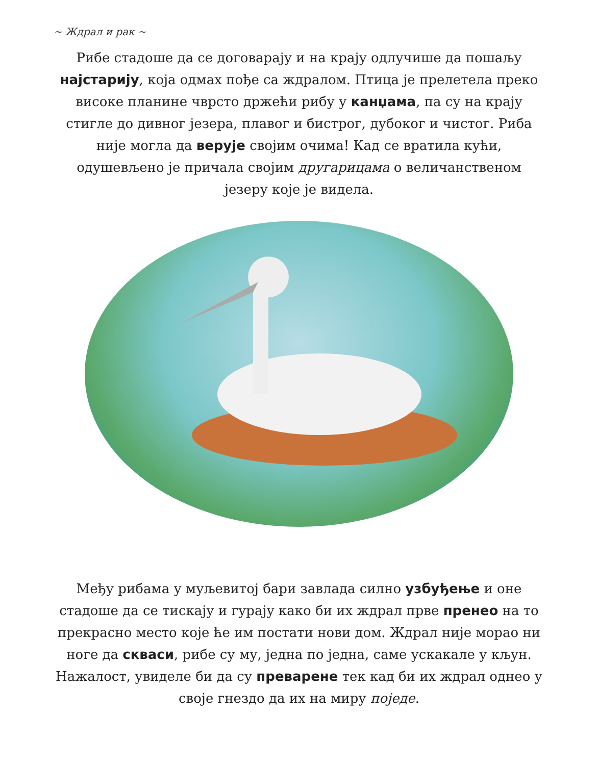~ Ждрал и рак ~
Рибе стадоше да се договарају и на крају одлучише да поша­љу најстарију, која одмах пође са ждралом. Птица је прелете­ла преко високе планине чврсто држећи рибу у канџама, па су на крају стигле до дивног језера, плавог и бистрог, дубоког и чистог. Риба није могла да верује својим очима! Кад се врати­ла кући, одушевљено је причала својим другарицама о вели­чанственом језеру које је видела.
Међу рибама у муљевитој бари завлада силно узбуђење и оне стадоше да се тискају и гурају како би их ждрал прве пренео на то прекрасно место које ће им постати нови дом. Ждрал није морао ни ноге да скваси, рибе су му, једна по једна, саме ускакале у кљун. Нажалост, увиделе би да су преварене тек кад би их ждрал однео у своје гнездо да их на миру поједе.